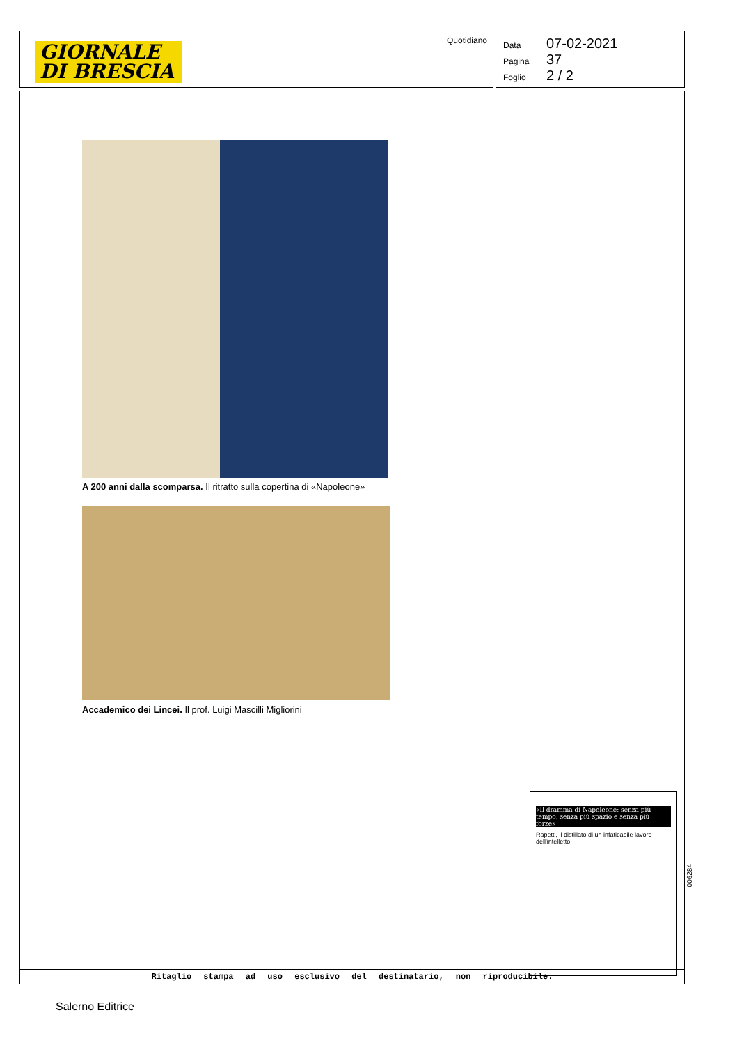GIORNALE
DI BRESCIA
Quotidiano
Data 07-02-2021
Pagina 37
Foglio 2 / 2
A 200 anni dalla scomparsa. Il ritratto sulla copertina di «Napoleone»
Accademico dei Lincei. Il prof. Luigi Mascilli Migliorini
«Il dramma di Napoleone: senza più tempo, senza più spazio e senza più forze»
Rapetti, il distillato di un infaticabile lavoro dell'intelletto
Ritaglio stampa ad uso esclusivo del destinatario, non riproducibile.
006284
Salerno Editrice